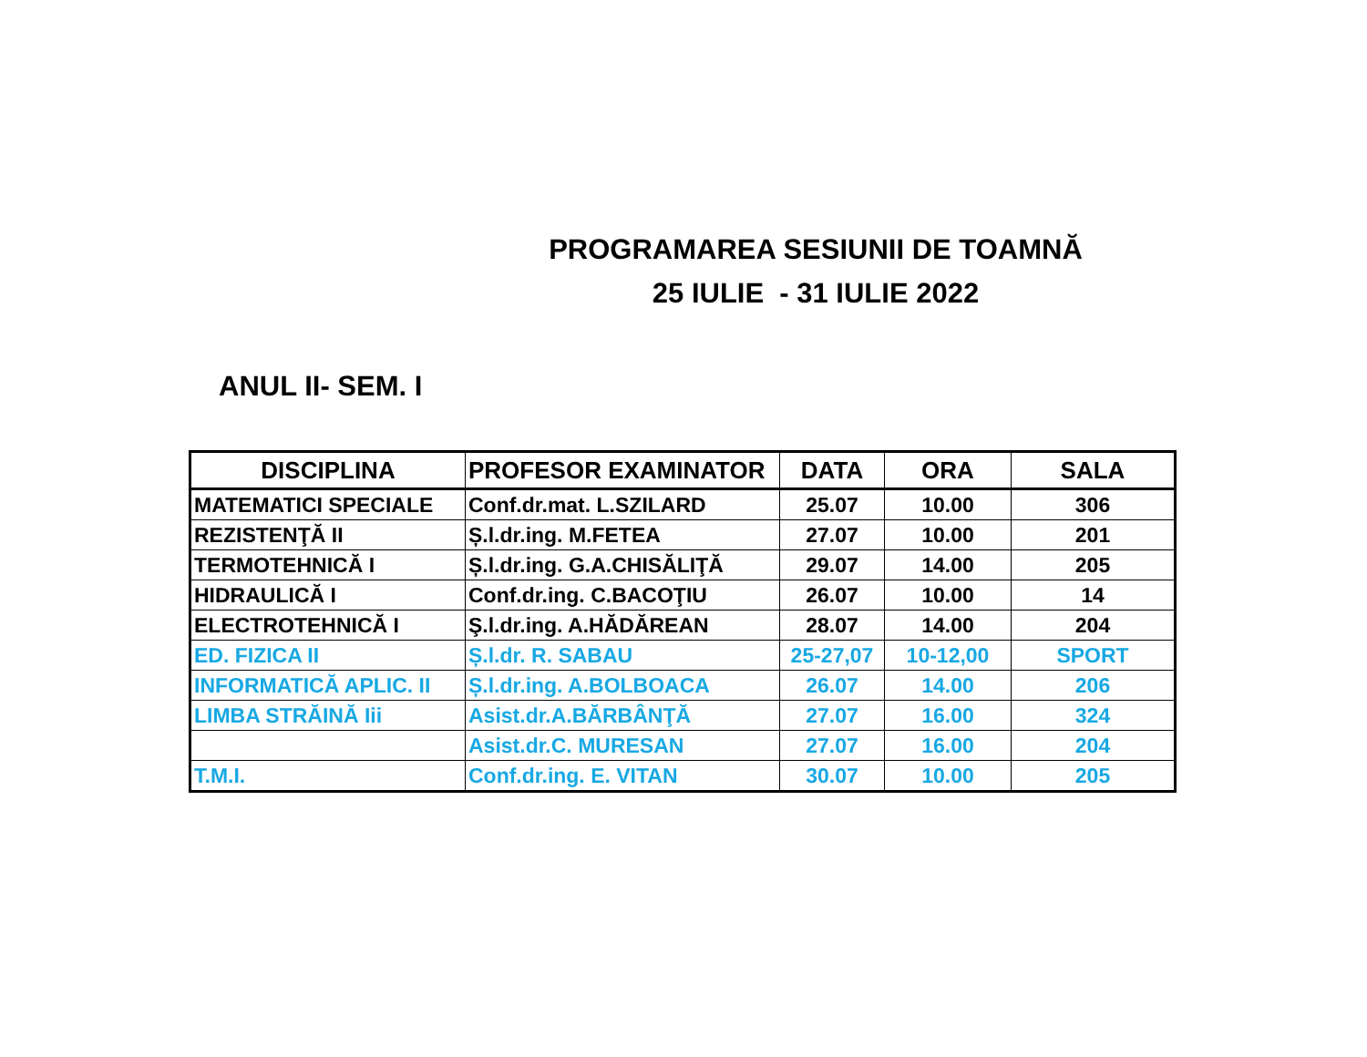PROGRAMAREA SESIUNII DE TOAMNĂ
25 IULIE - 31 IULIE 2022
ANUL II- SEM. I
| DISCIPLINA | PROFESOR EXAMINATOR | DATA | ORA | SALA |
| --- | --- | --- | --- | --- |
| MATEMATICI SPECIALE | Conf.dr.mat. L.SZILARD | 25.07 | 10.00 | 306 |
| REZISTENŢĂ II | Ș.l.dr.ing. M.FETEA | 27.07 | 10.00 | 201 |
| TERMOTEHNICĂ I | Ș.l.dr.ing. G.A.CHISĂLIŢĂ | 29.07 | 14.00 | 205 |
| HIDRAULICĂ I | Conf.dr.ing. C.BACOŢIU | 26.07 | 10.00 | 14 |
| ELECTROTEHNICĂ I | Ş.l.dr.ing. A.HĂDĂREAN | 28.07 | 14.00 | 204 |
| ED. FIZICA II | Ș.l.dr. R. SABAU | 25-27,07 | 10-12,00 | SPORT |
| INFORMATICĂ APLIC. II | Ș.l.dr.ing. A.BOLBOACA | 26.07 | 14.00 | 206 |
| LIMBA STRĂINĂ Iii | Asist.dr.A.BĂRBÂNŢĂ | 27.07 | 16.00 | 324 |
| | Asist.dr.C. MURESAN | 27.07 | 16.00 | 204 |
| T.M.I. | Conf.dr.ing. E. VITAN | 30.07 | 10.00 | 205 |